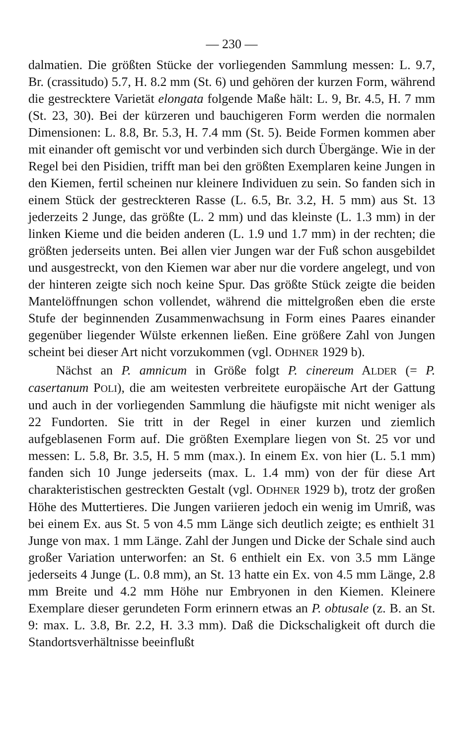— 230 —
dalmatien. Die größten Stücke der vorliegenden Sammlung messen: L. 9.7, Br. (crassitudo) 5.7, H. 8.2 mm (St. 6) und gehören der kurzen Form, während die gestrecktere Varietät elongata folgende Maße hält: L. 9, Br. 4.5, H. 7 mm (St. 23, 30). Bei der kürzeren und bauchigeren Form werden die normalen Dimensionen: L. 8.8, Br. 5.3, H. 7.4 mm (St. 5). Beide Formen kommen aber mit einander oft gemischt vor und verbinden sich durch Übergänge. Wie in der Regel bei den Pisidien, trifft man bei den größten Exemplaren keine Jungen in den Kiemen, fertil scheinen nur kleinere Individuen zu sein. So fanden sich in einem Stück der gestreckteren Rasse (L. 6.5, Br. 3.2, H. 5 mm) aus St. 13 jederzeits 2 Junge, das größte (L. 2 mm) und das kleinste (L. 1.3 mm) in der linken Kieme und die beiden anderen (L. 1.9 und 1.7 mm) in der rechten; die größten jederseits unten. Bei allen vier Jungen war der Fuß schon ausgebildet und ausgestreckt, von den Kiemen war aber nur die vordere angelegt, und von der hinteren zeigte sich noch keine Spur. Das größte Stück zeigte die beiden Mantelöffnungen schon vollendet, während die mittelgroßen eben die erste Stufe der beginnenden Zusammenwachsung in Form eines Paares einander gegenüber liegender Wülste erkennen ließen. Eine größere Zahl von Jungen scheint bei dieser Art nicht vorzukommen (vgl. ODHNER 1929 b).
Nächst an P. amnicum in Größe folgt P. cinereum ALDER (= P. casertanum POLI), die am weitesten verbreitete europäische Art der Gattung und auch in der vorliegenden Sammlung die häufigste mit nicht weniger als 22 Fundorten. Sie tritt in der Regel in einer kurzen und ziemlich aufgeblasenen Form auf. Die größten Exemplare liegen von St. 25 vor und messen: L. 5.8, Br. 3.5, H. 5 mm (max.). In einem Ex. von hier (L. 5.1 mm) fanden sich 10 Junge jederseits (max. L. 1.4 mm) von der für diese Art charakteristischen gestreckten Gestalt (vgl. ODHNER 1929 b), trotz der großen Höhe des Muttertieres. Die Jungen variieren jedoch ein wenig im Umriß, was bei einem Ex. aus St. 5 von 4.5 mm Länge sich deutlich zeigte; es enthielt 31 Junge von max. 1 mm Länge. Zahl der Jungen und Dicke der Schale sind auch großer Variation unterworfen: an St. 6 enthielt ein Ex. von 3.5 mm Länge jederseits 4 Junge (L. 0.8 mm), an St. 13 hatte ein Ex. von 4.5 mm Länge, 2.8 mm Breite und 4.2 mm Höhe nur Embryonen in den Kiemen. Kleinere Exemplare dieser gerundeten Form erinnern etwas an P. obtusale (z. B. an St. 9: max. L. 3.8, Br. 2.2, H. 3.3 mm). Daß die Dickschaligkeit oft durch die Standortsverhältnisse beeinflußt